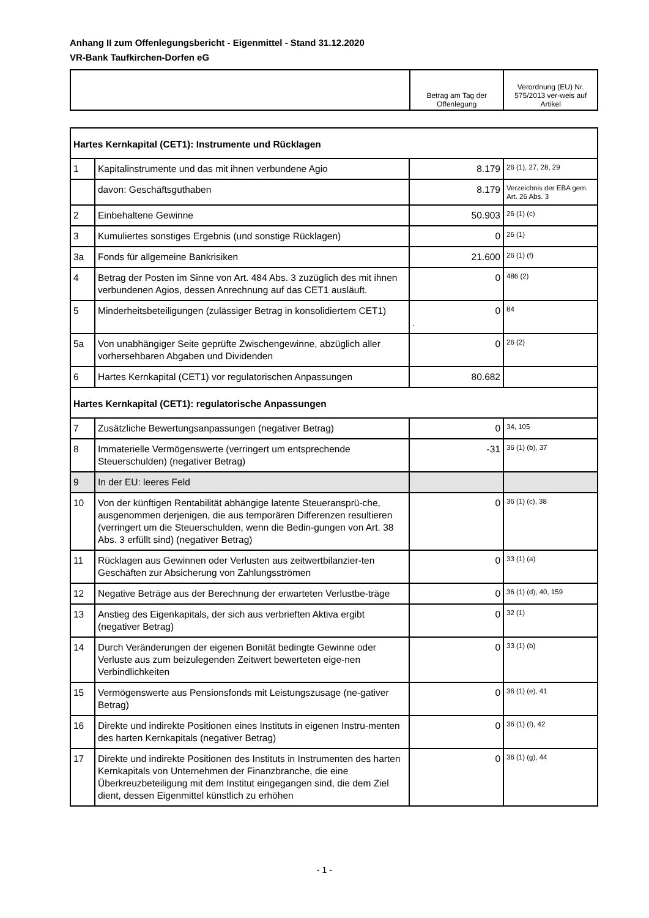Anhang II zum Offenlegungsbericht - Eigenmittel - Stand 31.12.2020
VR-Bank Taufkirchen-Dorfen eG
| | Betrag am Tag der Offenlegung | Verordnung (EU) Nr. 575/2013 ver-weis auf Artikel |
| Hartes Kernkapital (CET1): Instrumente und Rücklagen | | | |
| 1 | Kapitalinstrumente und das mit ihnen verbundene Agio | 8.179 | 26 (1), 27, 28, 29 |
| | davon: Geschäftsguthaben | 8.179 | Verzeichnis der EBA gem. Art. 26 Abs. 3 |
| 2 | Einbehaltene Gewinne | 50.903 | 26 (1) (c) |
| 3 | Kumuliertes sonstiges Ergebnis (und sonstige Rücklagen) | 0 | 26 (1) |
| 3a | Fonds für allgemeine Bankrisiken | 21.600 | 26 (1) (f) |
| 4 | Betrag der Posten im Sinne von Art. 484 Abs. 3 zuzüglich des mit ihnen verbundenen Agios, dessen Anrechnung auf das CET1 ausläuft. | 0 | 486 (2) |
| 5 | Minderheitsbeteiligungen (zulässiger Betrag in konsolidiertem CET1) | 0 . | 84 |
| 5a | Von unabhängiger Seite geprüfte Zwischengewinne, abzüglich aller vorhersehbaren Abgaben und Dividenden | 0 | 26 (2) |
| 6 | Hartes Kernkapital (CET1) vor regulatorischen Anpassungen | 80.682 | |
| Hartes Kernkapital (CET1): regulatorische Anpassungen | | | |
| 7 | Zusätzliche Bewertungsanpassungen (negativer Betrag) | 0 | 34, 105 |
| 8 | Immaterielle Vermögenswerte (verringert um entsprechende Steuerschulden) (negativer Betrag) | -31 | 36 (1) (b), 37 |
| 9 | In der EU: leeres Feld | | |
| 10 | Von der künftigen Rentabilität abhängige latente Steueransprü-che, ausgenommen derjenigen, die aus temporären Differenzen resultieren (verringert um die Steuerschulden, wenn die Bedin-gungen von Art. 38 Abs. 3 erfüllt sind) (negativer Betrag) | 0 | 36 (1) (c), 38 |
| 11 | Rücklagen aus Gewinnen oder Verlusten aus zeitwertbilanzier-ten Geschäften zur Absicherung von Zahlungsströmen | 0 | 33 (1) (a) |
| 12 | Negative Beträge aus der Berechnung der erwarteten Verlustbe-träge | 0 | 36 (1) (d), 40, 159 |
| 13 | Anstieg des Eigenkapitals, der sich aus verbrieften Aktiva ergibt (negativer Betrag) | 0 | 32 (1) |
| 14 | Durch Veränderungen der eigenen Bonität bedingte Gewinne oder Verluste aus zum beizulegenden Zeitwert bewerteten eige-nen Verbindlichkeiten | 0 | 33 (1) (b) |
| 15 | Vermögenswerte aus Pensionsfonds mit Leistungszusage (ne-gativer Betrag) | 0 | 36 (1) (e), 41 |
| 16 | Direkte und indirekte Positionen eines Instituts in eigenen Instru-menten des harten Kernkapitals (negativer Betrag) | 0 | 36 (1) (f), 42 |
| 17 | Direkte und indirekte Positionen des Instituts in Instrumenten des harten Kernkapitals von Unternehmen der Finanzbranche, die eine Überkreuzbeteiligung mit dem Institut eingegangen sind, die dem Ziel dient, dessen Eigenmittel künstlich zu erhöhen | 0 | 36 (1) (g), 44 |
- 1 -